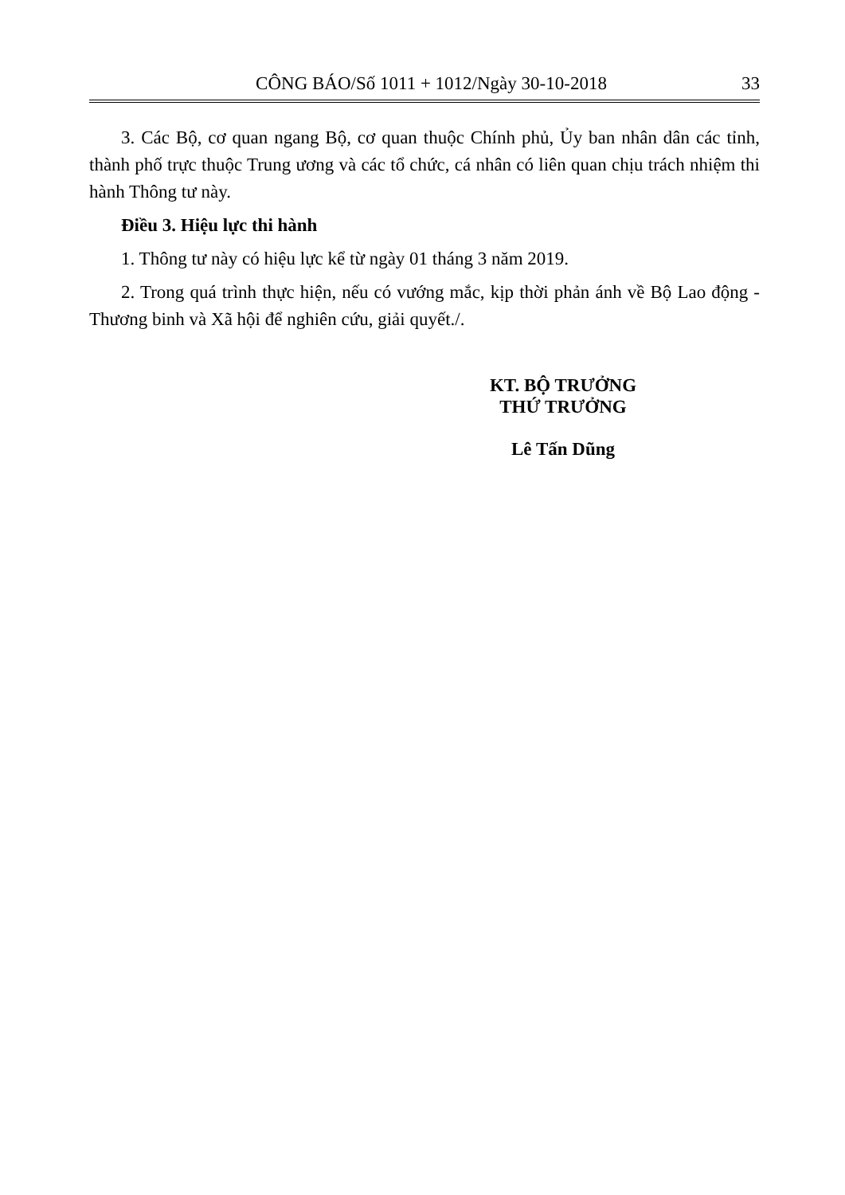CÔNG BÁO/Số 1011 + 1012/Ngày 30-10-2018 33
3. Các Bộ, cơ quan ngang Bộ, cơ quan thuộc Chính phủ, Ủy ban nhân dân các tỉnh, thành phố trực thuộc Trung ương và các tổ chức, cá nhân có liên quan chịu trách nhiệm thi hành Thông tư này.
Điều 3. Hiệu lực thi hành
1. Thông tư này có hiệu lực kể từ ngày 01 tháng 3 năm 2019.
2. Trong quá trình thực hiện, nếu có vướng mắc, kịp thời phản ánh về Bộ Lao động - Thương binh và Xã hội để nghiên cứu, giải quyết./.
KT. BỘ TRƯỞNG
THỨ TRƯỞNG
Lê Tấn Dũng